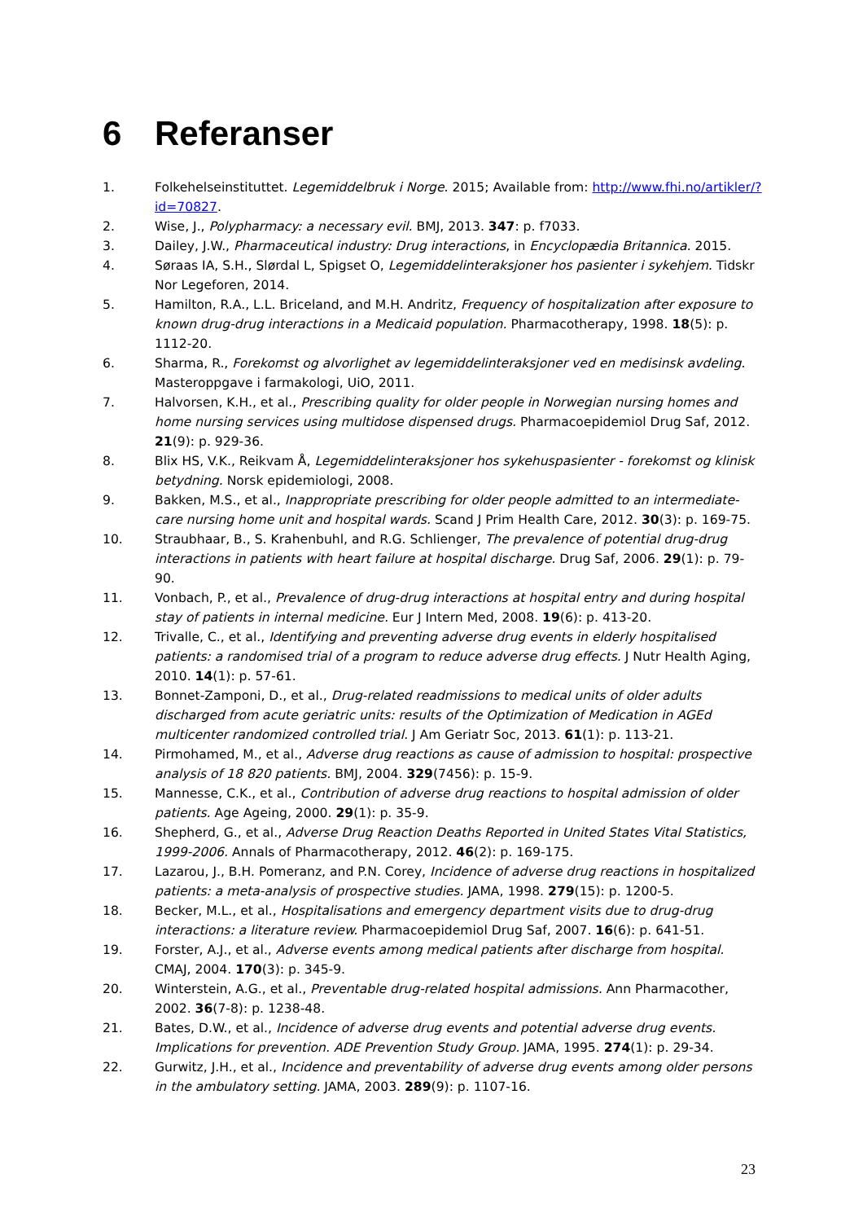6 Referanser
1. Folkehelseinstituttet. Legemiddelbruk i Norge. 2015; Available from: http://www.fhi.no/artikler/?id=70827.
2. Wise, J., Polypharmacy: a necessary evil. BMJ, 2013. 347: p. f7033.
3. Dailey, J.W., Pharmaceutical industry: Drug interactions, in Encyclopædia Britannica. 2015.
4. Søraas IA, S.H., Slørdal L, Spigset O, Legemiddelinteraksjoner hos pasienter i sykehjem. Tidskr Nor Legeforen, 2014.
5. Hamilton, R.A., L.L. Briceland, and M.H. Andritz, Frequency of hospitalization after exposure to known drug-drug interactions in a Medicaid population. Pharmacotherapy, 1998. 18(5): p. 1112-20.
6. Sharma, R., Forekomst og alvorlighet av legemiddelinteraksjoner ved en medisinsk avdeling. Masteroppgave i farmakologi, UiO, 2011.
7. Halvorsen, K.H., et al., Prescribing quality for older people in Norwegian nursing homes and home nursing services using multidose dispensed drugs. Pharmacoepidemiol Drug Saf, 2012. 21(9): p. 929-36.
8. Blix HS, V.K., Reikvam Å, Legemiddelinteraksjoner hos sykehuspasienter - forekomst og klinisk betydning. Norsk epidemiologi, 2008.
9. Bakken, M.S., et al., Inappropriate prescribing for older people admitted to an intermediate-care nursing home unit and hospital wards. Scand J Prim Health Care, 2012. 30(3): p. 169-75.
10. Straubhaar, B., S. Krahenbuhl, and R.G. Schlienger, The prevalence of potential drug-drug interactions in patients with heart failure at hospital discharge. Drug Saf, 2006. 29(1): p. 79-90.
11. Vonbach, P., et al., Prevalence of drug-drug interactions at hospital entry and during hospital stay of patients in internal medicine. Eur J Intern Med, 2008. 19(6): p. 413-20.
12. Trivalle, C., et al., Identifying and preventing adverse drug events in elderly hospitalised patients: a randomised trial of a program to reduce adverse drug effects. J Nutr Health Aging, 2010. 14(1): p. 57-61.
13. Bonnet-Zamponi, D., et al., Drug-related readmissions to medical units of older adults discharged from acute geriatric units: results of the Optimization of Medication in AGEd multicenter randomized controlled trial. J Am Geriatr Soc, 2013. 61(1): p. 113-21.
14. Pirmohamed, M., et al., Adverse drug reactions as cause of admission to hospital: prospective analysis of 18 820 patients. BMJ, 2004. 329(7456): p. 15-9.
15. Mannesse, C.K., et al., Contribution of adverse drug reactions to hospital admission of older patients. Age Ageing, 2000. 29(1): p. 35-9.
16. Shepherd, G., et al., Adverse Drug Reaction Deaths Reported in United States Vital Statistics, 1999-2006. Annals of Pharmacotherapy, 2012. 46(2): p. 169-175.
17. Lazarou, J., B.H. Pomeranz, and P.N. Corey, Incidence of adverse drug reactions in hospitalized patients: a meta-analysis of prospective studies. JAMA, 1998. 279(15): p. 1200-5.
18. Becker, M.L., et al., Hospitalisations and emergency department visits due to drug-drug interactions: a literature review. Pharmacoepidemiol Drug Saf, 2007. 16(6): p. 641-51.
19. Forster, A.J., et al., Adverse events among medical patients after discharge from hospital. CMAJ, 2004. 170(3): p. 345-9.
20. Winterstein, A.G., et al., Preventable drug-related hospital admissions. Ann Pharmacother, 2002. 36(7-8): p. 1238-48.
21. Bates, D.W., et al., Incidence of adverse drug events and potential adverse drug events. Implications for prevention. ADE Prevention Study Group. JAMA, 1995. 274(1): p. 29-34.
22. Gurwitz, J.H., et al., Incidence and preventability of adverse drug events among older persons in the ambulatory setting. JAMA, 2003. 289(9): p. 1107-16.
23